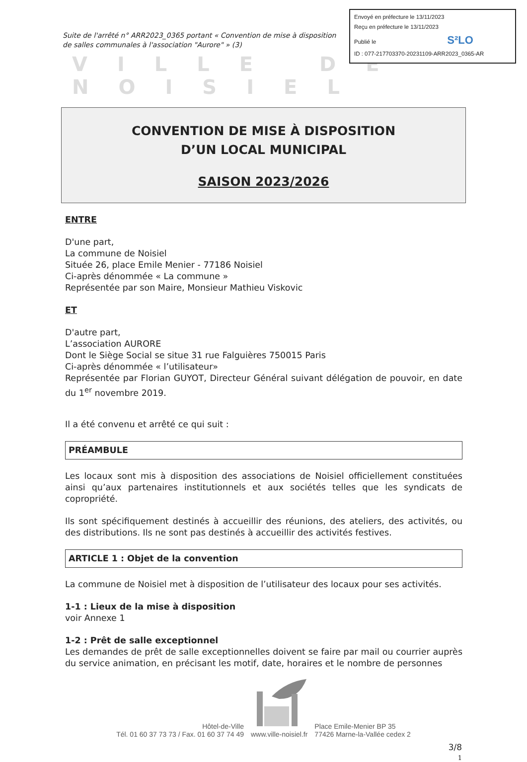Envoyé en préfecture le 13/11/2023
Reçu en préfecture le 13/11/2023
Publié le S²LO
ID : 077-217703370-20231109-ARR2023_0365-AR
Suite de l'arrêté n° ARR2023_0365 portant « Convention de mise à disposition de salles communales à l'association "Aurore" » (3)
VILLE DE NOISIEL
CONVENTION DE MISE À DISPOSITION
D’UN LOCAL MUNICIPAL
SAISON 2023/2026
ENTRE
D'une part,
La commune de Noisiel
Située 26, place Emile Menier - 77186 Noisiel
Ci-après dénommée « La commune »
Représentée par son Maire, Monsieur Mathieu Viskovic
ET
D'autre part,
L’association AURORE
Dont le Siège Social se situe 31 rue Falguières 750015 Paris
Ci-après dénommée « l’utilisateur»
Représentée par Florian GUYOT, Directeur Général suivant délégation de pouvoir, en date du 1<sup>er</sup> novembre 2019.
Il a été convenu et arrêté ce qui suit :
PRÉAMBULE
Les locaux sont mis à disposition des associations de Noisiel officiellement constituées ainsi qu’aux partenaires institutionnels et aux sociétés telles que les syndicats de copropriété.
Ils sont spécifiquement destinés à accueillir des réunions, des ateliers, des activités, ou des distributions. Ils ne sont pas destinés à accueillir des activités festives.
ARTICLE 1 : Objet de la convention
La commune de Noisiel met à disposition de l’utilisateur des locaux pour ses activités.
1-1 : Lieux de la mise à disposition
voir Annexe 1
1-2 : Prêt de salle exceptionnel
Les demandes de prêt de salle exceptionnelles doivent se faire par mail ou courrier auprès du service animation, en précisant les motif, date, horaires et le nombre de personnes
Hôtel-de-Ville
Tél. 01 60 37 73 73 / Fax. 01 60 37 74 49
www.ville-noisiel.fr
Place Emile-Menier BP 35
77426 Marne-la-Vallée cedex 2
3/8
1